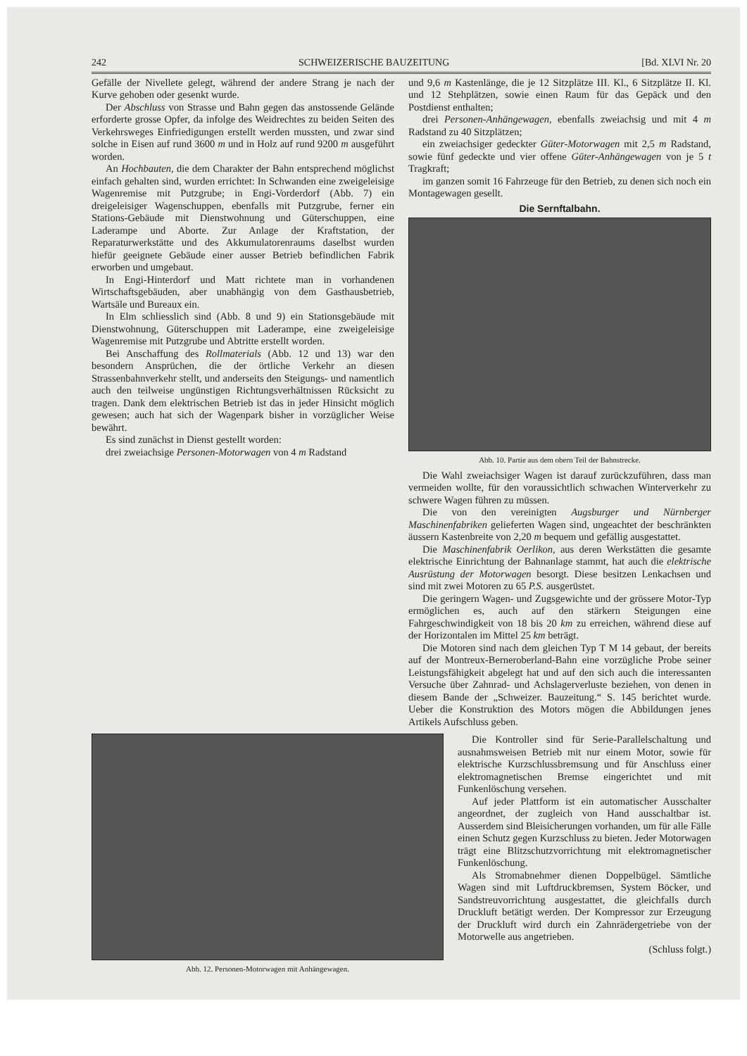242 SCHWEIZERISCHE BAUZEITUNG [Bd. XLVI Nr. 20
Gefälle der Nivellete gelegt, während der andere Strang je nach der Kurve gehoben oder gesenkt wurde.
Der Abschluss von Strasse und Bahn gegen das anstossende Gelände erforderte grosse Opfer, da infolge des Weidrechtes zu beiden Seiten des Verkehrsweges Einfriedigungen erstellt werden mussten, und zwar sind solche in Eisen auf rund 3600 m und in Holz auf rund 9200 m ausgeführt worden.
An Hochbauten, die dem Charakter der Bahn entsprechend möglichst einfach gehalten sind, wurden errichtet: In Schwanden eine zweigeleisige Wagenremise mit Putzgrube; in Engi-Vorderdorf (Abb. 7) ein dreigeleisiger Wagenschuppen, ebenfalls mit Putzgrube, ferner ein Stations-Gebäude mit Dienstwohnung und Güterschuppen, eine Laderampe und Aborte. Zur Anlage der Kraftstation, der Reparaturwerkstätte und des Akkumulatorenraums daselbst wurden hiefür geeignete Gebäude einer ausser Betrieb befindlichen Fabrik erworben und umgebaut.
In Engi-Hinterdorf und Matt richtete man in vorhandenen Wirtschaftsgebäuden, aber unabhängig von dem Gasthausbetrieb, Wartsäle und Bureaux ein.
In Elm schliesslich sind (Abb. 8 und 9) ein Stationsgebäude mit Dienstwohnung, Güterschuppen mit Laderampe, eine zweigeleisige Wagenremise mit Putzgrube und Abtritte erstellt worden.
Bei Anschaffung des Rollmaterials (Abb. 12 und 13) war den besondern Ansprüchen, die der örtliche Verkehr an diesen Strassenbahnverkehr stellt, und anderseits den Steigungs- und namentlich auch den teilweise ungünstigen Richtungsverhältnissen Rücksicht zu tragen. Dank dem elektrischen Betrieb ist das in jeder Hinsicht möglich gewesen; auch hat sich der Wagenpark bisher in vorzüglicher Weise bewährt.
Es sind zunächst in Dienst gestellt worden:
drei zweiachsige Personen-Motorwagen von 4 m Radstand
und 9,6 m Kastenlänge, die je 12 Sitzplätze III. Kl., 6 Sitzplätze II. Kl. und 12 Stehplätzen, sowie einen Raum für das Gepäck und den Postdienst enthalten;
drei Personen-Anhängewagen, ebenfalls zweiachsig und mit 4 m Radstand zu 40 Sitzplätzen;
ein zweiachsiger gedeckter Güter-Motorwagen mit 2,5 m Radstand, sowie fünf gedeckte und vier offene Güter-Anhängewagen von je 5 t Tragkraft;
im ganzen somit 16 Fahrzeuge für den Betrieb, zu denen sich noch ein Montagewagen gesellt.
Die Sernftalbahn.
Abb. 10. Partie aus dem obern Teil der Bahnstrecke.
Die Wahl zweiachsiger Wagen ist darauf zurückzuführen, dass man vermeiden wollte, für den voraussichtlich schwachen Winterverkehr zu schwere Wagen führen zu müssen.
Die von den vereinigten Augsburger und Nürnberger Maschinenfabriken gelieferten Wagen sind, ungeachtet der beschränkten äussern Kastenbreite von 2,20 m bequem und gefällig ausgestattet.
Die Maschinenfabrik Oerlikon, aus deren Werkstätten die gesamte elektrische Einrichtung der Bahnanlage stammt, hat auch die elektrische Ausrüstung der Motorwagen besorgt. Diese besitzen Lenkachsen und sind mit zwei Motoren zu 65 P.S. ausgerüstet.
Die geringern Wagen- und Zugsgewichte und der grössere Motor-Typ ermöglichen es, auch auf den stärkern Steigungen eine Fahrgeschwindigkeit von 18 bis 20 km zu erreichen, während diese auf der Horizontalen im Mittel 25 km beträgt.
Die Motoren sind nach dem gleichen Typ T M 14 gebaut, der bereits auf der Montreux-Berneroberland-Bahn eine vorzügliche Probe seiner Leistungsfähigkeit abgelegt hat und auf den sich auch die interessanten Versuche über Zahnrad- und Achslagerverluste beziehen, von denen in diesem Bande der „Schweizer. Bauzeitung.“ S. 145 berichtet wurde. Ueber die Konstruktion des Motors mögen die Abbildungen jenes Artikels Aufschluss geben.
Abb. 12. Personen-Motorwagen mit Anhängewagen.
Die Kontroller sind für Serie-Parallelschaltung und ausnahmsweisen Betrieb mit nur einem Motor, sowie für elektrische Kurzschlussbremsung und für Anschluss einer elektromagnetischen Bremse eingerichtet und mit Funkenlöschung versehen.
Auf jeder Plattform ist ein automatischer Ausschalter angeordnet, der zugleich von Hand ausschaltbar ist. Ausserdem sind Bleisicherungen vorhanden, um für alle Fälle einen Schutz gegen Kurzschluss zu bieten. Jeder Motorwagen trägt eine Blitzschutzvorrichtung mit elektromagnetischer Funkenlöschung.
Als Stromabnehmer dienen Doppelbügel. Sämtliche Wagen sind mit Luftdruckbremsen, System Böcker, und Sandstreuvorrichtung ausgestattet, die gleichfalls durch Druckluft betätigt werden. Der Kompressor zur Erzeugung der Druckluft wird durch ein Zahnrädergetriebe von der Motorwelle aus angetrieben.
(Schluss folgt.)